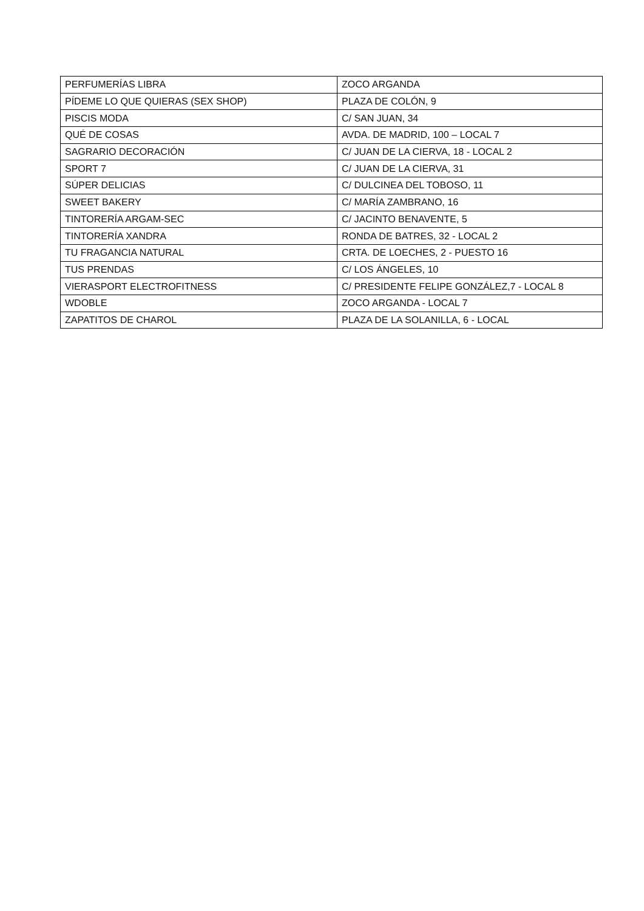| PERFUMERÍAS LIBRA | ZOCO ARGANDA |
| PÍDEME LO QUE QUIERAS (SEX SHOP) | PLAZA DE COLÓN, 9 |
| PISCIS MODA | C/ SAN JUAN, 34 |
| QUÉ DE COSAS | AVDA. DE MADRID, 100 – LOCAL 7 |
| SAGRARIO DECORACIÓN | C/ JUAN DE LA CIERVA, 18 - LOCAL 2 |
| SPORT 7 | C/ JUAN DE LA CIERVA, 31 |
| SÚPER DELICIAS | C/ DULCINEA DEL TOBOSO, 11 |
| SWEET BAKERY | C/ MARÍA ZAMBRANO, 16 |
| TINTORERÍA ARGAM-SEC | C/ JACINTO BENAVENTE, 5 |
| TINTORERÍA XANDRA | RONDA DE BATRES, 32 - LOCAL 2 |
| TU FRAGANCIA NATURAL | CRTA. DE LOECHES, 2 - PUESTO 16 |
| TUS PRENDAS | C/ LOS ÁNGELES, 10 |
| VIERASPORT ELECTROFITNESS | C/ PRESIDENTE FELIPE GONZÁLEZ,7 - LOCAL 8 |
| WDOBLE | ZOCO ARGANDA - LOCAL 7 |
| ZAPATITOS DE CHAROL | PLAZA DE LA SOLANILLA, 6 - LOCAL |